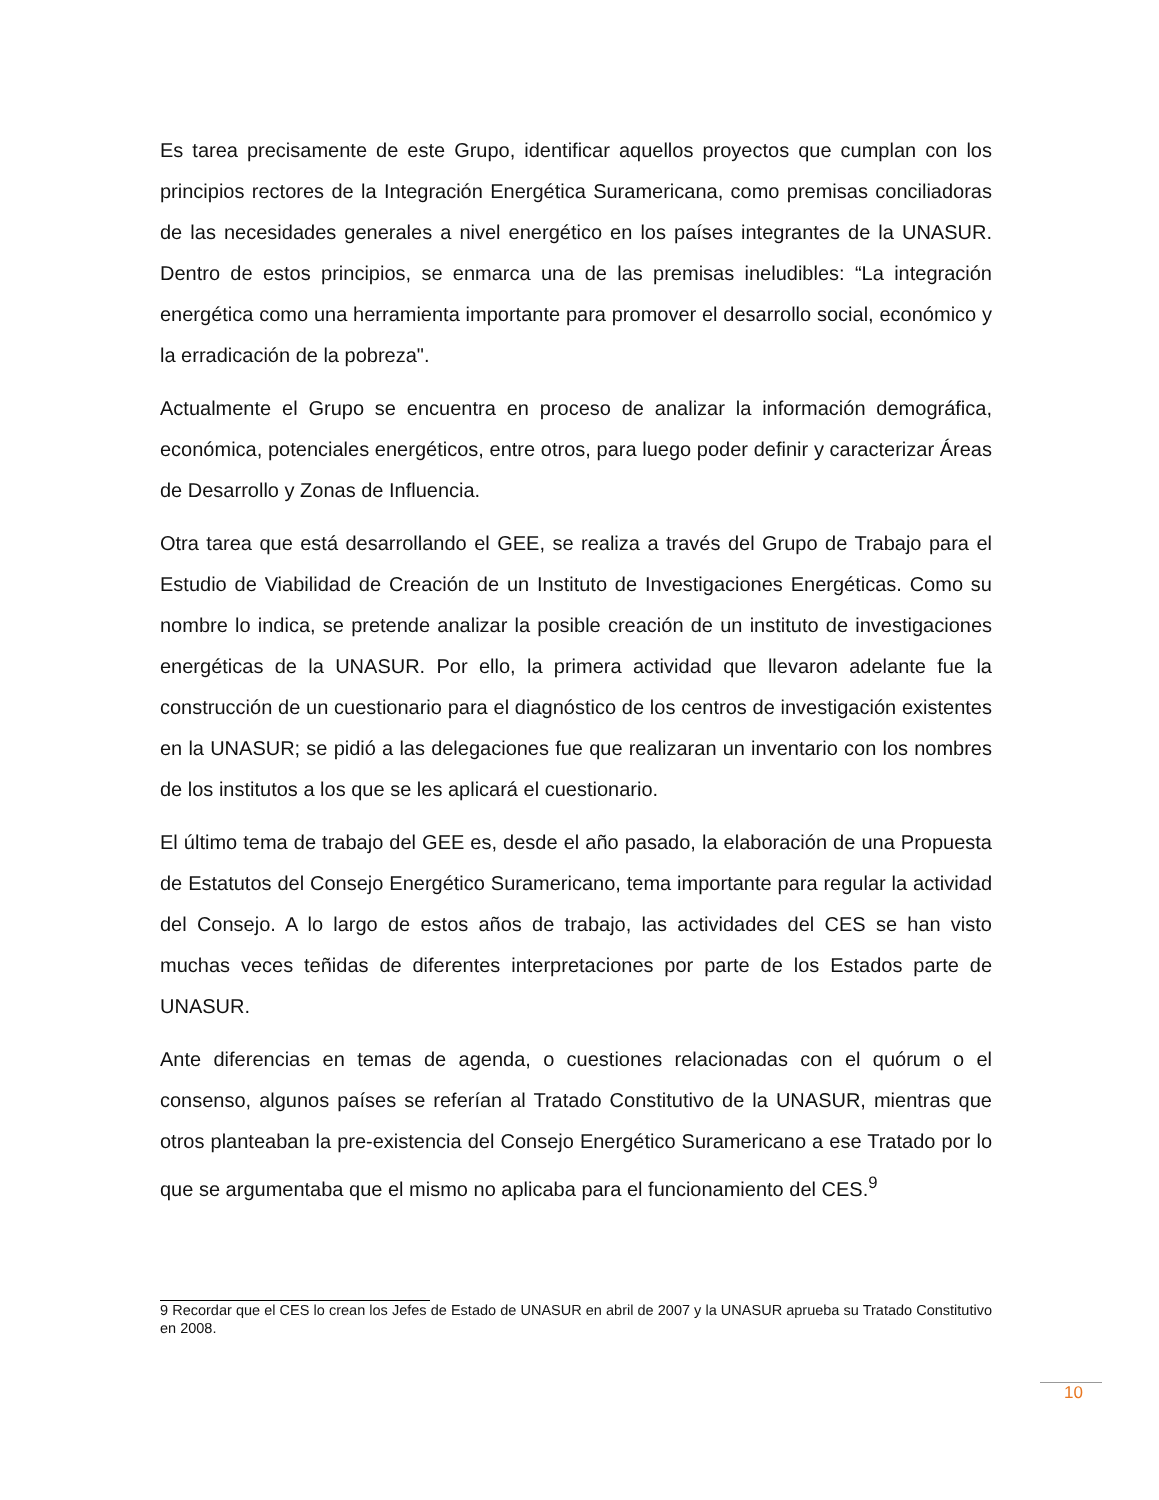Es tarea precisamente de este Grupo, identificar aquellos proyectos que cumplan con los principios rectores de la Integración Energética Suramericana, como premisas conciliadoras de las necesidades generales a nivel energético en los países integrantes de la UNASUR. Dentro de estos principios, se enmarca una de las premisas ineludibles: “La integración energética como una herramienta importante para promover el desarrollo social, económico y la erradicación de la pobreza".
Actualmente el Grupo se encuentra en proceso de analizar la información demográfica, económica, potenciales energéticos, entre otros, para luego poder definir y caracterizar Áreas de Desarrollo y Zonas de Influencia.
Otra tarea que está desarrollando el GEE, se realiza a través del Grupo de Trabajo para el Estudio de Viabilidad de Creación de un Instituto de Investigaciones Energéticas. Como su nombre lo indica, se pretende analizar la posible creación de un instituto de investigaciones energéticas de la UNASUR. Por ello, la primera actividad que llevaron adelante fue la construcción de un cuestionario para el diagnóstico de los centros de investigación existentes en la UNASUR; se pidió a las delegaciones fue que realizaran un inventario con los nombres de los institutos a los que se les aplicará el cuestionario.
El último tema de trabajo del GEE es, desde el año pasado, la elaboración de una Propuesta de Estatutos del Consejo Energético Suramericano, tema importante para regular la actividad del Consejo. A lo largo de estos años de trabajo, las actividades del CES se han visto muchas veces teñidas de diferentes interpretaciones por parte de los Estados parte de UNASUR.
Ante diferencias en temas de agenda, o cuestiones relacionadas con el quórum o el consenso, algunos países se referían al Tratado Constitutivo de la UNASUR, mientras que otros planteaban la pre-existencia del Consejo Energético Suramericano a ese Tratado por lo que se argumentaba que el mismo no aplicaba para el funcionamiento del CES.<sup>9</sup>
9 Recordar que el CES lo crean los Jefes de Estado de UNASUR en abril de 2007 y la UNASUR aprueba su Tratado Constitutivo en 2008.
10